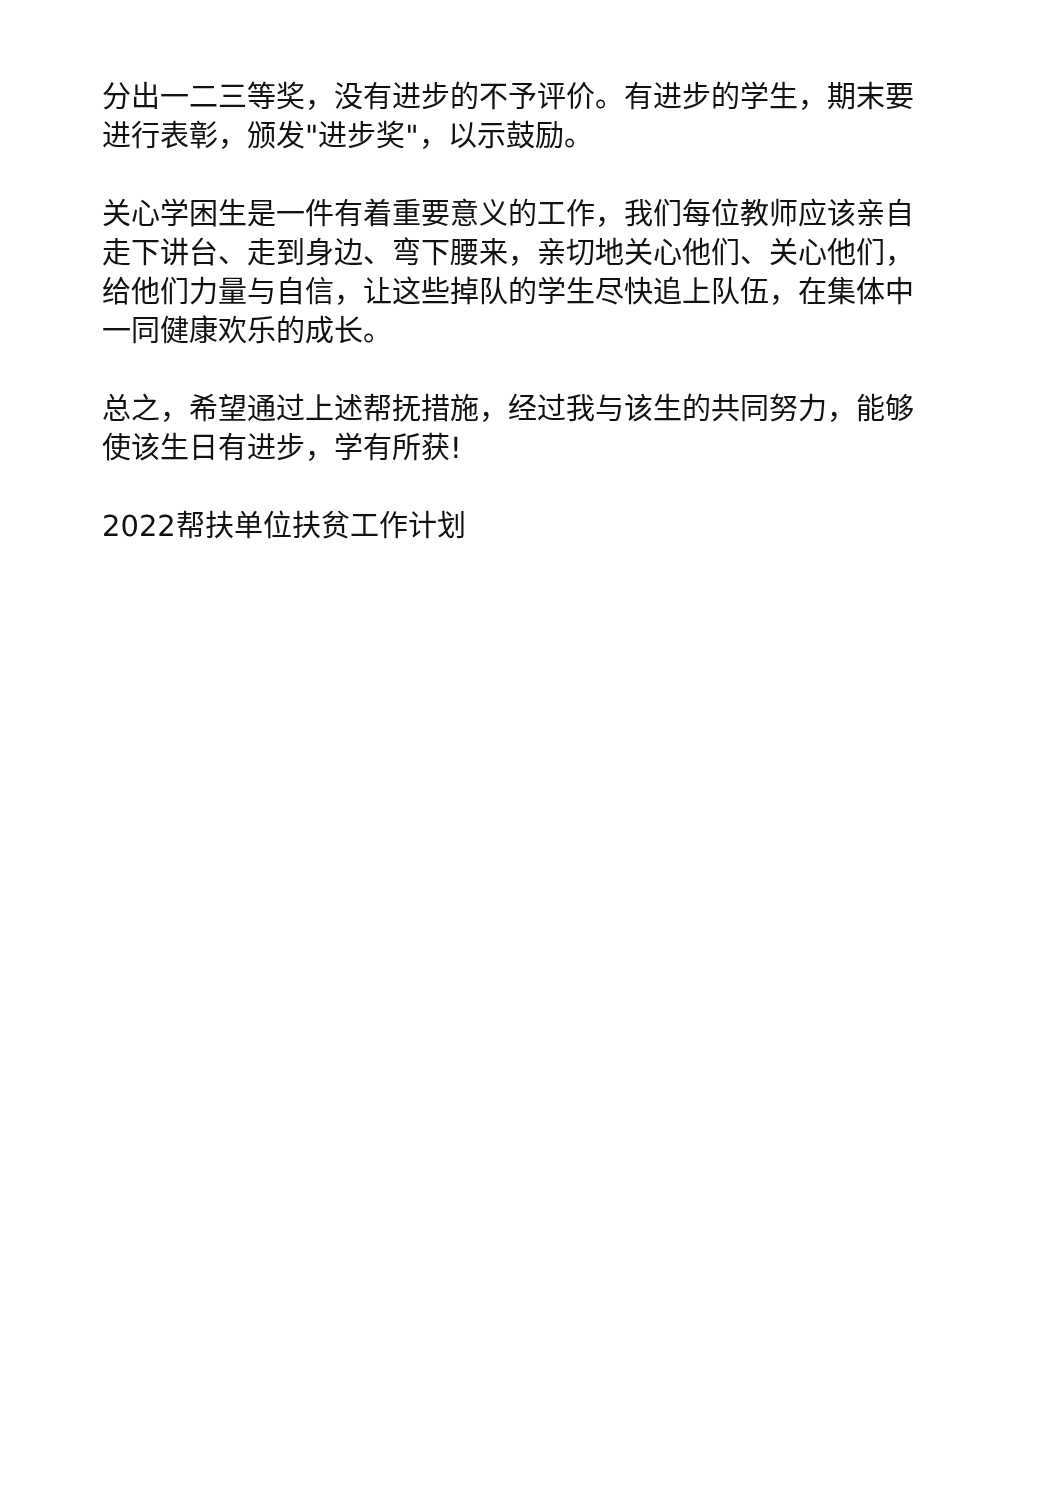分出一二三等奖，没有进步的不予评价。有进步的学生，期末要进行表彰，颁发"进步奖"，以示鼓励。
关心学困生是一件有着重要意义的工作，我们每位教师应该亲自走下讲台、走到身边、弯下腰来，亲切地关心他们、关心他们，给他们力量与自信，让这些掉队的学生尽快追上队伍，在集体中一同健康欢乐的成长。
总之，希望通过上述帮抚措施，经过我与该生的共同努力，能够使该生日有进步，学有所获!
2022帮扶单位扶贫工作计划